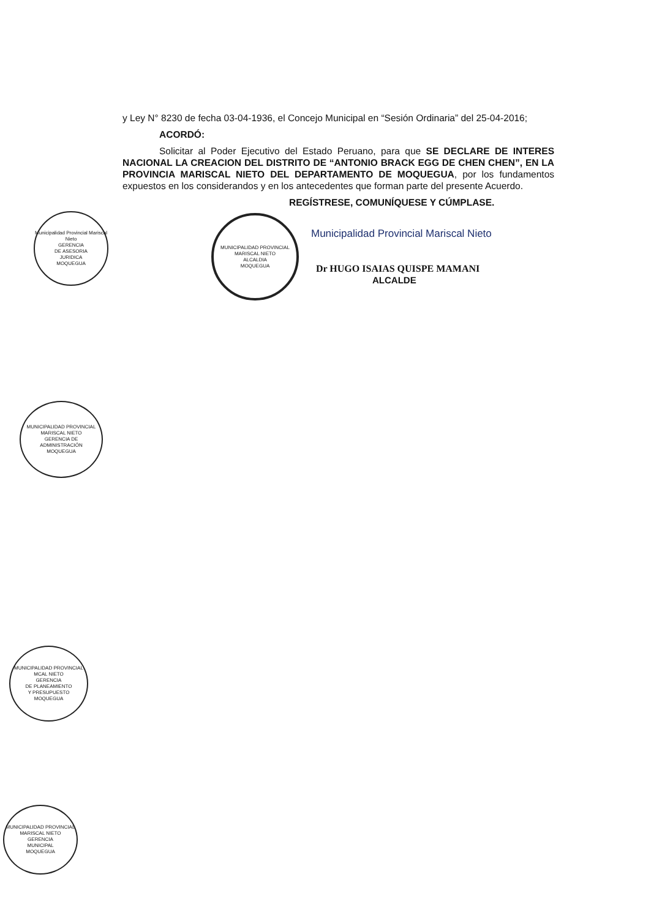y Ley N° 8230 de fecha 03-04-1936, el Concejo Municipal en “Sesión Ordinaria” del 25-04-2016;
ACORDÓ:
Solicitar al Poder Ejecutivo del Estado Peruano, para que SE DECLARE DE INTERES NACIONAL LA CREACION DEL DISTRITO DE “ANTONIO BRACK EGG DE CHEN CHEN”, EN LA PROVINCIA MARISCAL NIETO DEL DEPARTAMENTO DE MOQUEGUA, por los fundamentos expuestos en los considerandos y en los antecedentes que forman parte del presente Acuerdo.
REGÍSTRESE, COMUNÍQUESE Y CÚMPLASE.
MUNICIPALIDAD PROVINCIAL MARISCAL NIETO
ALCALDIA
MOQUEGUA
Municipalidad Provincial Mariscal Nieto
Dr HUGO ISAIAS QUISPE MAMANI
ALCALDE
Municipalidad Provincial Mariscal Nieto
GERENCIA
DE ASESORIA
JURIDICA
MOQUEGUA
MUNICIPALIDAD PROVINCIAL MARISCAL NIETO
GERENCIA DE
ADMINISTRACIÓN
MOQUEGUA
MUNICIPALIDAD PROVINCIAL MCAL NIETO
GERENCIA
DE PLANEAMIENTO
Y PRESUPUESTO
MOQUEGUA
MUNICIPALIDAD PROVINCIAL MARISCAL NIETO
GERENCIA
MUNICIPAL
MOQUEGUA